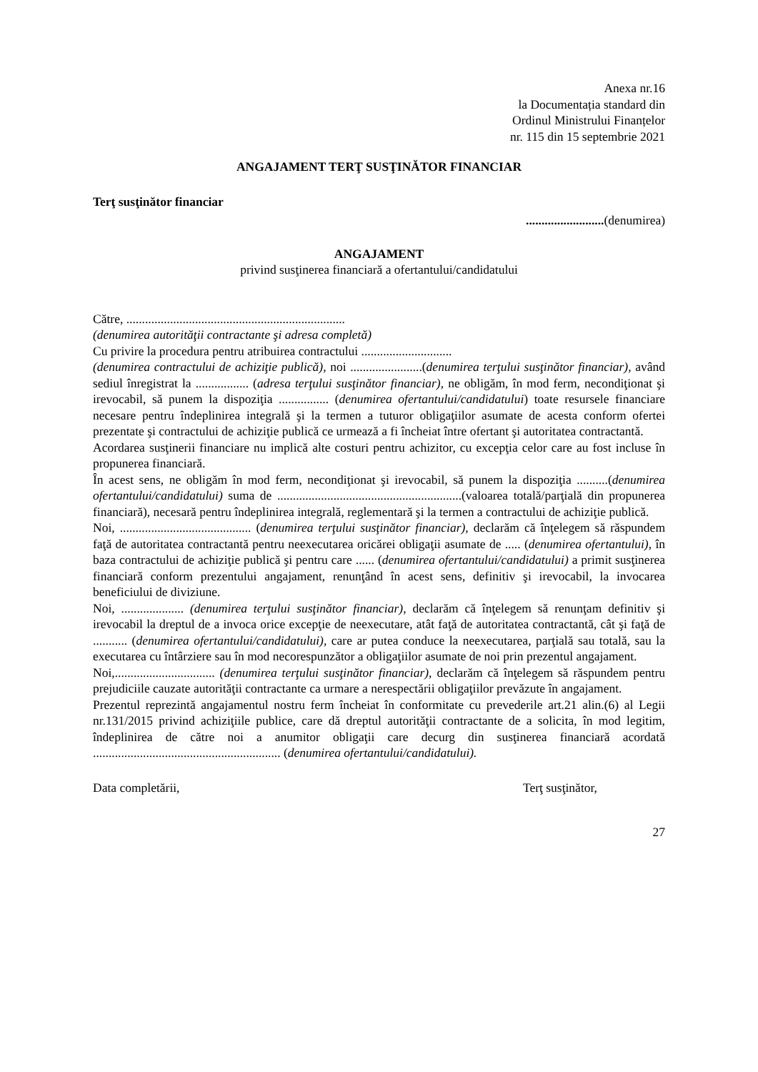Anexa nr.16
la Documentația standard din
Ordinul Ministrului Finanțelor
nr. 115 din 15 septembrie 2021
ANGAJAMENT TERŢ SUSŢINĂTOR FINANCIAR
Terţ susţinător financiar
.........................(denumirea)
ANGAJAMENT
privind susţinerea financiară a ofertantului/candidatului
Către, ......................................................................
(denumirea autorităţii contractante şi adresa completă)
Cu privire la procedura pentru atribuirea contractului .............................
(denumirea contractului de achiziţie publică), noi .......................(denumirea terţului susţinător financiar), având sediul înregistrat la ................. (adresa terţului susţinător financiar), ne obligăm, în mod ferm, necondiţionat şi irevocabil, să punem la dispoziţia ................ (denumirea ofertantului/candidatului) toate resursele financiare necesare pentru îndeplinirea integrală şi la termen a tuturor obligaţiilor asumate de acesta conform ofertei prezentate şi contractului de achiziţie publică ce urmează a fi încheiat între ofertant şi autoritatea contractantă.
Acordarea susţinerii financiare nu implică alte costuri pentru achizitor, cu excepţia celor care au fost incluse în propunerea financiară.
În acest sens, ne obligăm în mod ferm, necondiţionat şi irevocabil, să punem la dispoziţia ..........(denumirea ofertantului/candidatului) suma de ...........................................................(valoarea totală/parţială din propunerea financiară), necesară pentru îndeplinirea integrală, reglementară şi la termen a contractului de achiziţie publică.
Noi, .......................................... (denumirea terţului susţinător financiar), declarăm că înţelegem să răspundem faţă de autoritatea contractantă pentru neexecutarea oricărei obligaţii asumate de ..... (denumirea ofertantului), în baza contractului de achiziţie publică şi pentru care ...... (denumirea ofertantului/candidatului) a primit susţinerea financiară conform prezentului angajament, renunţând în acest sens, definitiv şi irevocabil, la invocarea beneficiului de diviziune.
Noi, .................... (denumirea terţului susţinător financiar), declarăm că înţelegem să renunţam definitiv şi irevocabil la dreptul de a invoca orice excepţie de neexecutare, atât faţă de autoritatea contractantă, cât şi faţă de ........... (denumirea ofertantului/candidatului), care ar putea conduce la neexecutarea, parţială sau totală, sau la executarea cu întârziere sau în mod necorespunzător a obligaţiilor asumate de noi prin prezentul angajament.
Noi,................................ (denumirea terţului susţinător financiar), declarăm că înţelegem să răspundem pentru prejudiciile cauzate autorităţii contractante ca urmare a nerespectării obligaţiilor prevăzute în angajament.
Prezentul reprezintă angajamentul nostru ferm încheiat în conformitate cu prevederile art.21 alin.(6) al Legii nr.131/2015 privind achiziţiile publice, care dă dreptul autorităţii contractante de a solicita, în mod legitim, îndeplinirea de către noi a anumitor obligaţii care decurg din susţinerea financiară acordată ............................................................ (denumirea ofertantului/candidatului).
Data completării, Terţ susţinător,
27